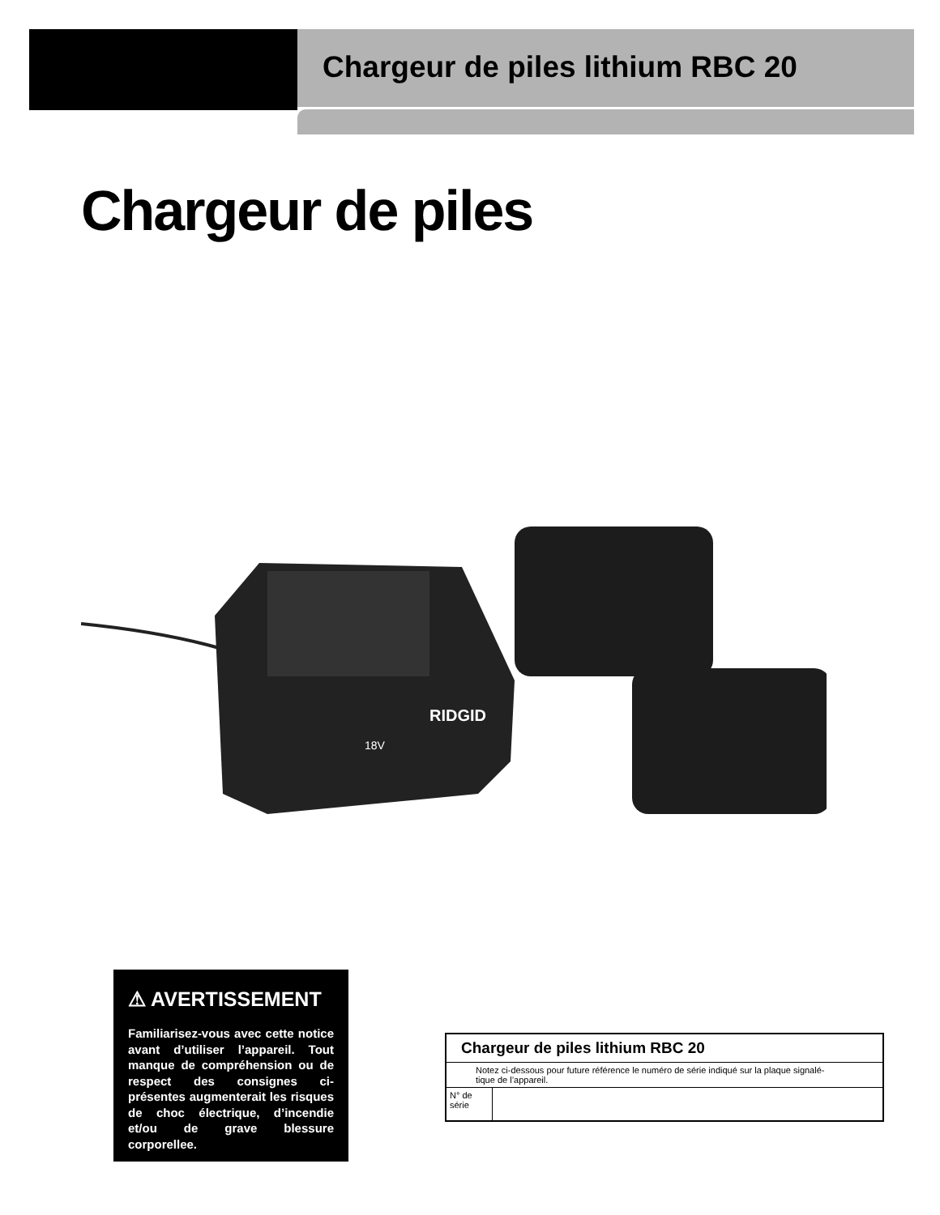Chargeur de piles lithium RBC 20
Chargeur de piles
RIDGID
18V
⚠ AVERTISSEMENT
Familiarisez-vous avec cette notice avant d’utiliser l’appareil. Tout manque de compréhension ou de respect des consignes ci-présentes augmenterait les risques de choc électrique, d’incendie et/ou de grave blessure corporellee.
| Chargeur de piles lithium RBC 20 | |
| --- | --- |
| Notez ci-dessous pour future référence le numéro de série indiqué sur la plaque signalé- tique de l’appareil. | |
| N° de série | |